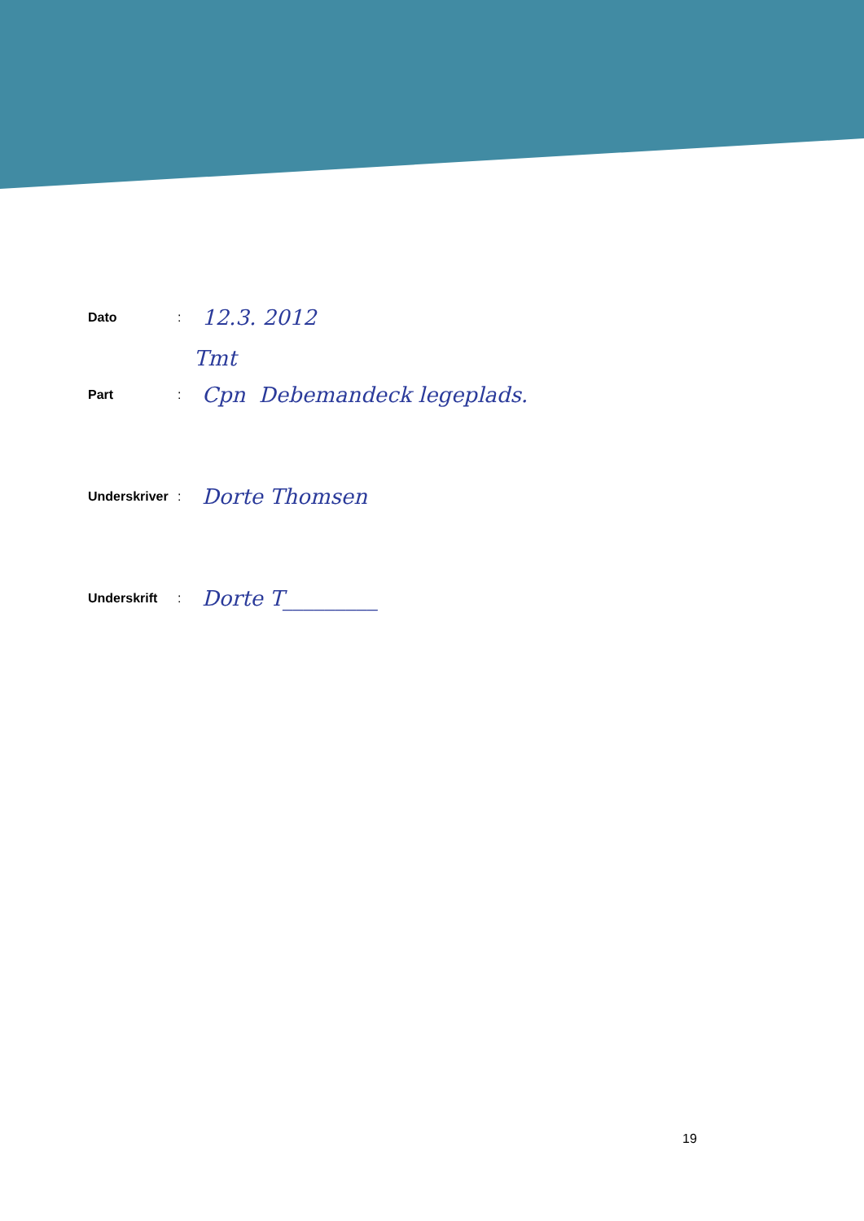Dato :
12.3. 2012
Tmt
Part :
Cpn Debemandeck legeplads.
Underskriver
:
Dorte Thomsen
Underskrift :
Dorte T_________
19